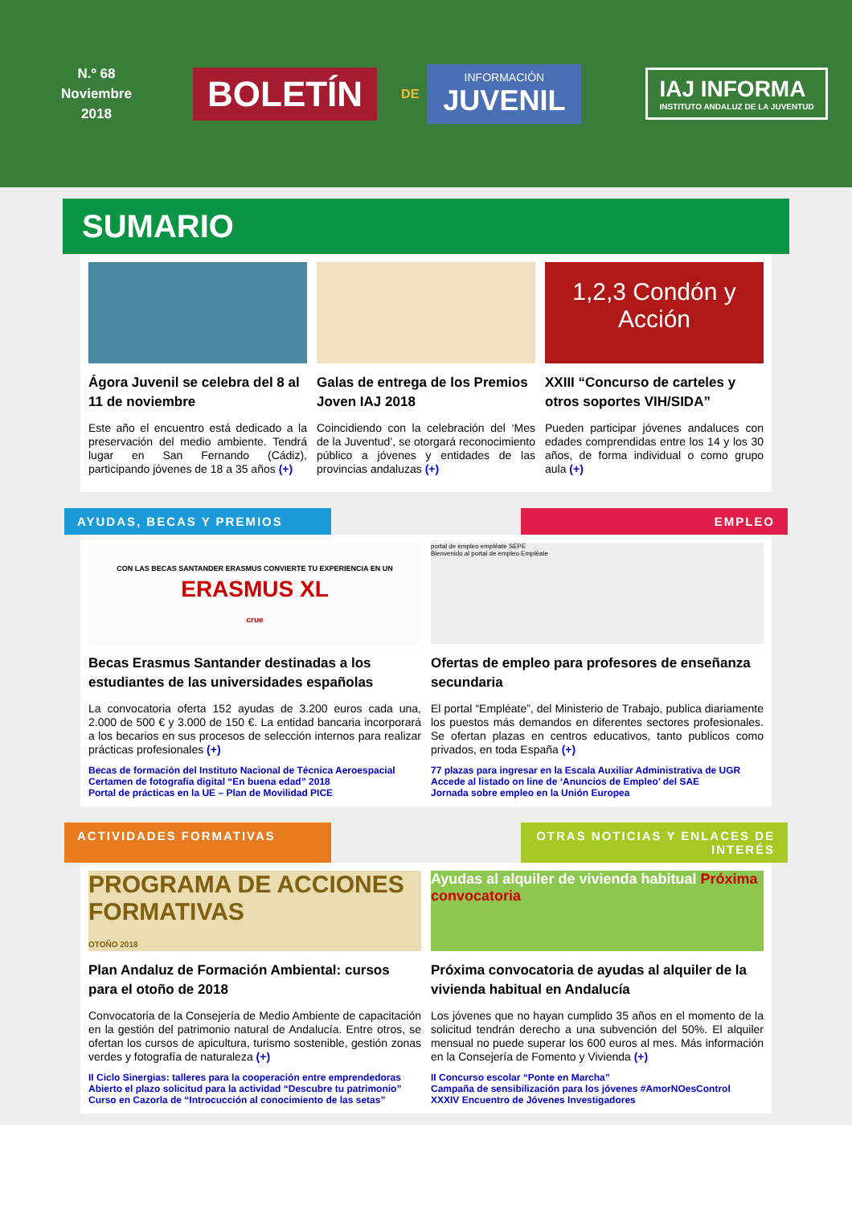N.º 68
Noviembre
2018
BOLETÍN
DE
INFORMACIÓN
JUVENIL
IAJ INFORMA
INSTITUTO ANDALUZ DE LA JUVENTUD
SUMARIO
Ágora Juvenil se celebra del 8 al 11 de noviembre
Este año el encuentro está dedicado a la preservación del medio ambiente. Tendrá lugar en San Fernando (Cádiz), participando jóvenes de 18 a 35 años (+)
Galas de entrega de los Premios Joven IAJ 2018
Coincidiendo con la celebración del ‘Mes de la Juventud’, se otorgará reconocimiento público a jóvenes y entidades de las provincias andaluzas (+)
1,2,3 Condón y Acción
XXIII “Concurso de carteles y otros soportes VIH/SIDA”
Pueden participar jóvenes andaluces con edades comprendidas entre los 14 y los 30 años, de forma individual o como grupo aula (+)
AYUDAS, BECAS Y PREMIOS EMPLEO
CON LAS BECAS SANTANDER ERASMUS CONVIERTE TU EXPERIENCIA EN UN
ERASMUS XL
crue
Becas Erasmus Santander destinadas a los estudiantes de las universidades españolas
La convocatoria oferta 152 ayudas de 3.200 euros cada una, 2.000 de 500 € y 3.000 de 150 €. La entidad bancaria incorporará a los becarios en sus procesos de selección internos para realizar prácticas profesionales (+)
Becas de formación del Instituto Nacional de Técnica Aeroespacial
Certamen de fotografía digital “En buena edad” 2018
Portal de prácticas en la UE – Plan de Movilidad PICE
portal de empleo empléate SEPE
Bienvenido al portal de empleo Empléate
Ofertas de empleo para profesores de enseñanza secundaria
El portal “Empléate”, del Ministerio de Trabajo, publica diariamente los puestos más demandos en diferentes sectores profesionales. Se ofertan plazas en centros educativos, tanto publicos como privados, en toda España (+)
77 plazas para ingresar en la Escala Auxiliar Administrativa de UGR
Accede al listado on line de ‘Anuncios de Empleo’ del SAE
Jornada sobre empleo en la Unión Europea
ACTIVIDADES FORMATIVAS OTRAS NOTICIAS Y ENLACES DE INTERÉS
PROGRAMA DE ACCIONES FORMATIVAS
OTOÑO 2018
Plan Andaluz de Formación Ambiental: cursos para el otoño de 2018
Convocatoria de la Consejería de Medio Ambiente de capacitación en la gestión del patrimonio natural de Andalucía. Entre otros, se ofertan los cursos de apicultura, turismo sostenible, gestión zonas verdes y fotografía de naturaleza (+)
II Ciclo Sinergias: talleres para la cooperación entre emprendedoras
Abierto el plazo solicitud para la actividad “Descubre tu patrimonio”
Curso en Cazorla de “Introcucción al conocimiento de las setas”
Ayudas al alquiler de vivienda habitual Próxima convocatoria
Próxima convocatoria de ayudas al alquiler de la vivienda habitual en Andalucía
Los jóvenes que no hayan cumplido 35 años en el momento de la solicitud tendrán derecho a una subvención del 50%. El alquiler mensual no puede superar los 600 euros al mes. Más información en la Consejería de Fomento y Vivienda (+)
II Concurso escolar “Ponte en Marcha”
Campaña de sensibilización para los jóvenes #AmorNOesControl
XXXIV Encuentro de Jóvenes Investigadores